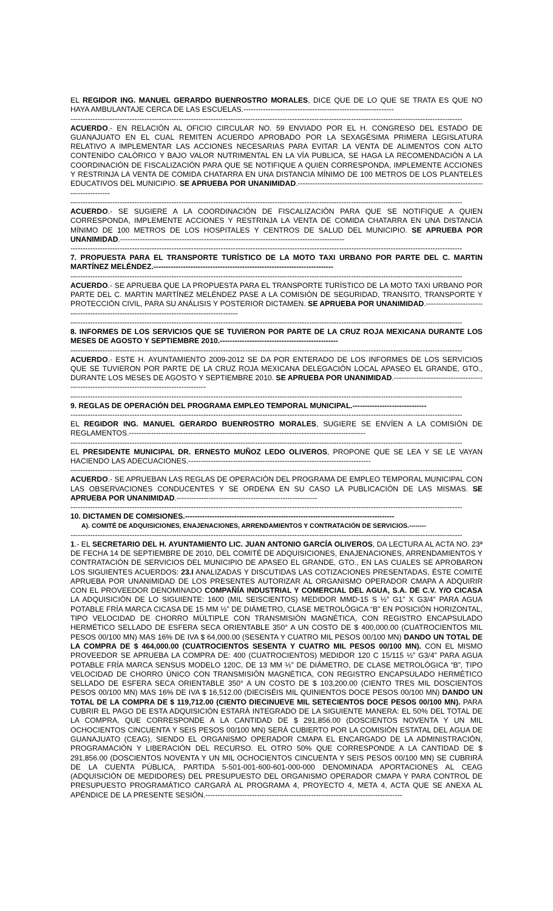EL REGIDOR ING. MANUEL GERARDO BUENROSTRO MORALES, DICE QUE DE LO QUE SE TRATA ES QUE NO HAYA AMBULANTAJE CERCA DE LAS ESCUELAS.-------------------------------------------------------------
---------------------------------------------------------------------------------------------------------------------------------------------------------------
ACUERDO.- EN RELACIÓN AL OFICIO CIRCULAR NO. 59 ENVIADO POR EL H. CONGRESO DEL ESTADO DE GUANAJUATO EN EL CUAL REMITEN ACUERDO APROBADO POR LA SEXAGÉSIMA PRIMERA LEGISLATURA RELATIVO A IMPLEMENTAR LAS ACCIONES NECESARIAS PARA EVITAR LA VENTA DE ALIMENTOS CON ALTO CONTENIDO CALÓRICO Y BAJO VALOR NUTRIMENTAL EN LA VÍA PUBLICA, SE HAGA LA RECOMENDACIÓN A LA COORDINACIÓN DE FISCALIZACIÓN PARA QUE SE NOTIFIQUE A QUIEN CORRESPONDA, IMPLEMENTE ACCIONES Y RESTRINJA LA VENTA DE COMIDA CHATARRA EN UNA DISTANCIA MÍNIMO DE 100 METROS DE LOS PLANTELES EDUCATIVOS DEL MUNICIPIO. SE APRUEBA POR UNANIMIDAD.-------------------------------------------------------------------------------------------
---------------------------------------------------------------------------------------------------------------------------------------------------------------
ACUERDO.- SE SUGIERE A LA COORDINACIÓN DE FISCALIZACIÓN PARA QUE SE NOTIFIQUE A QUIEN CORRESPONDA, IMPLEMENTE ACCIONES Y RESTRINJA LA VENTA DE COMIDA CHATARRA EN UNA DISTANCIA MÍNIMO DE 100 METROS DE LOS HOSPITALES Y CENTROS DE SALUD DEL MUNICIPIO. SE APRUEBA POR UNANIMIDAD.-------------------------------------------------------------------------------------------
---------------------------------------------------------------------------------------------------------------------------------------------------------------
7. PROPUESTA PARA EL TRANSPORTE TURÍSTICO DE LA MOTO TAXI URBANO POR PARTE DEL C. MARTIN MARTÍNEZ MELÉNDEZ.-------------------------------------------------------------------------
---------------------------------------------------------------------------------------------------------------------------------------------------------------
ACUERDO.- SE APRUEBA QUE LA PROPUESTA PARA EL TRANSPORTE TURÍSTICO DE LA MOTO TAXI URBANO POR PARTE DEL C. MARTIN MARTÍNEZ MELÉNDEZ PASE A LA COMISIÓN DE SEGURIDAD, TRANSITO, TRANSPORTE Y PROTECCIÓN CIVIL, PARA SU ANÁLISIS Y POSTERIOR DICTAMEN. SE APRUEBA POR UNANIMIDAD.-------------------------------------------------------------------------------------------
---------------------------------------------------------------------------------------------------------------------------------------------------------------
8. INFORMES DE LOS SERVICIOS QUE SE TUVIERON POR PARTE DE LA CRUZ ROJA MEXICANA DURANTE LOS MESES DE AGOSTO Y SEPTIEMBRE 2010.------------------------------------------------
---------------------------------------------------------------------------------------------------------------------------------------------------------------
ACUERDO.- ESTE H. AYUNTAMIENTO 2009-2012 SE DA POR ENTERADO DE LOS INFORMES DE LOS SERVICIOS QUE SE TUVIERON POR PARTE DE LA CRUZ ROJA MEXICANA DELEGACIÓN LOCAL APASEO EL GRANDE, GTO., DURANTE LOS MESES DE AGOSTO Y SEPTIEMBRE 2010. SE APRUEBA POR UNANIMIDAD.-------------------------------------------------------------------------------------------
---------------------------------------------------------------------------------------------------------------------------------------------------------------
9. REGLAS DE OPERACIÓN DEL PROGRAMA EMPLEO TEMPORAL MUNICIPAL.------------------------------
---------------------------------------------------------------------------------------------------------------------------------------------------------------
EL REGIDOR ING. MANUEL GERARDO BUENROSTRO MORALES, SUGIERE SE ENVÍEN A LA COMISIÓN DE REGLAMENTOS.------------------------------------------------------------------------------------------------
---------------------------------------------------------------------------------------------------------------------------------------------------------------
EL PRESIDENTE MUNICIPAL DR. ERNESTO MUÑOZ LEDO OLIVEROS, PROPONE QUE SE LEA Y SE LE VAYAN HACIENDO LAS ADECUACIONES.--------------------------------------------------------------------------
---------------------------------------------------------------------------------------------------------------------------------------------------------------
ACUERDO.- SE APRUEBAN LAS REGLAS DE OPERACIÓN DEL PROGRAMA DE EMPLEO TEMPORAL MUNICIPAL CON LAS OBSERVACIONES CONDUCENTES Y SE ORDENA EN SU CASO LA PUBLICACIÓN DE LAS MISMAS. SE APRUEBA POR UNANIMIDAD.---------------------------------------------------------
---------------------------------------------------------------------------------------------------------------------------------------------------------------
10. DICTAMEN DE COMISIONES.-------------------------------------------------------------------------------------
A). COMITÉ DE ADQUISICIONES, ENAJENACIONES, ARRENDAMIENTOS Y CONTRATACIÓN DE SERVICIOS.--------
---------------------------------------------------------------------------------------------------------------------------------------------------------------
1.- EL SECRETARIO DEL H. AYUNTAMIENTO LIC. JUAN ANTONIO GARCÍA OLIVEROS, DA LECTURA AL ACTA NO. 23ª DE FECHA 14 DE SEPTIEMBRE DE 2010, DEL COMITÉ DE ADQUISICIONES, ENAJENACIONES, ARRENDAMIENTOS Y CONTRATACIÓN DE SERVICIOS DEL MUNICIPIO DE APASEO EL GRANDE, GTO., EN LAS CUALES SE APROBARON LOS SIGUIENTES ACUERDOS: 23.I ANALIZADAS Y DISCUTIDAS LAS COTIZACIONES PRESENTADAS, ÉSTE COMITÉ APRUEBA POR UNANIMIDAD DE LOS PRESENTES AUTORIZAR AL ORGANISMO OPERADOR CMAPA A ADQUIRIR CON EL PROVEEDOR DENOMINADO COMPAÑÍA INDUSTRIAL Y COMERCIAL DEL AGUA, S.A. DE C.V. Y/O CICASA LA ADQUISICIÓN DE LO SIGUIENTE: 1600 (MIL SEISCIENTOS) MEDIDOR MMD-15 S ½” G1” X G3/4” PARA AGUA POTABLE FRÍA MARCA CICASA DE 15 MM ½” DE DIÁMETRO, CLASE METROLÓGICA “B” EN POSICIÓN HORIZONTAL, TIPO VELOCIDAD DE CHORRO MÚLTIPLE CON TRANSMISIÓN MAGNÉTICA, CON REGISTRO ENCAPSULADO HERMÉTICO SELLADO DE ESFERA SECA ORIENTABLE 350° A UN COSTO DE $ 400,000.00 (CUATROCIENTOS MIL PESOS 00/100 MN) MAS 16% DE IVA $ 64,000.00 (SESENTA Y CUATRO MIL PESOS 00/100 MN) DANDO UN TOTAL DE LA COMPRA DE $ 464,000.00 (CUATROCIENTOS SESENTA Y CUATRO MIL PESOS 00/100 MN). CON EL MISMO PROVEEDOR SE APRUEBA LA COMPRA DE: 400 (CUATROCIENTOS) MEDIDOR 120 C 15/115 ½” G3/4” PARA AGUA POTABLE FRÍA MARCA SENSUS MODELO 120C, DE 13 MM ½” DE DIÁMETRO, DE CLASE METROLÓGICA “B”, TIPO VELOCIDAD DE CHORRO ÚNICO CON TRANSMISIÓN MAGNÉTICA, CON REGISTRO ENCAPSULADO HERMÉTICO SELLADO DE ESFERA SECA ORIENTABLE 350° A UN COSTO DE $ 103,200.00 (CIENTO TRES MIL DOSCIENTOS PESOS 00/100 MN) MAS 16% DE IVA $ 16,512.00 (DIECISÉIS MIL QUINIENTOS DOCE PESOS 00/100 MN) DANDO UN TOTAL DE LA COMPRA DE $ 119,712.00 (CIENTO DIECINUEVE MIL SETECIENTOS DOCE PESOS 00/100 MN). PARA CUBRIR EL PAGO DE ESTA ADQUISICIÓN ESTARÁ INTEGRADO DE LA SIGUIENTE MANERA: EL 50% DEL TOTAL DE LA COMPRA, QUE CORRESPONDE A LA CANTIDAD DE $ 291,856.00 (DOSCIENTOS NOVENTA Y UN MIL OCHOCIENTOS CINCUENTA Y SEIS PESOS 00/100 MN) SERÁ CUBIERTO POR LA COMISIÓN ESTATAL DEL AGUA DE GUANAJUATO (CEAG), SIENDO EL ORGANISMO OPERADOR CMAPA EL ENCARGADO DE LA ADMINISTRACIÓN, PROGRAMACIÓN Y LIBERACIÓN DEL RECURSO. EL OTRO 50% QUE CORRESPONDE A LA CANTIDAD DE $ 291,856.00 (DOSCIENTOS NOVENTA Y UN MIL OCHOCIENTOS CINCUENTA Y SEIS PESOS 00/100 MN) SE CUBRIRÁ DE LA CUENTA PÚBLICA, PARTIDA 5-501-001-600-601-000-000 DENOMINADA APORTACIONES AL CEAG (ADQUISICIÓN DE MEDIDORES) DEL PRESUPUESTO DEL ORGANISMO OPERADOR CMAPA Y PARA CONTROL DE PRESUPUESTO PROGRAMÁTICO CARGARÁ AL PROGRAMA 4, PROYECTO 4, META 4, ACTA QUE SE ANEXA AL APÉNDICE DE LA PRESENTE SESIÓN.--------------------------------------------------------------------------------